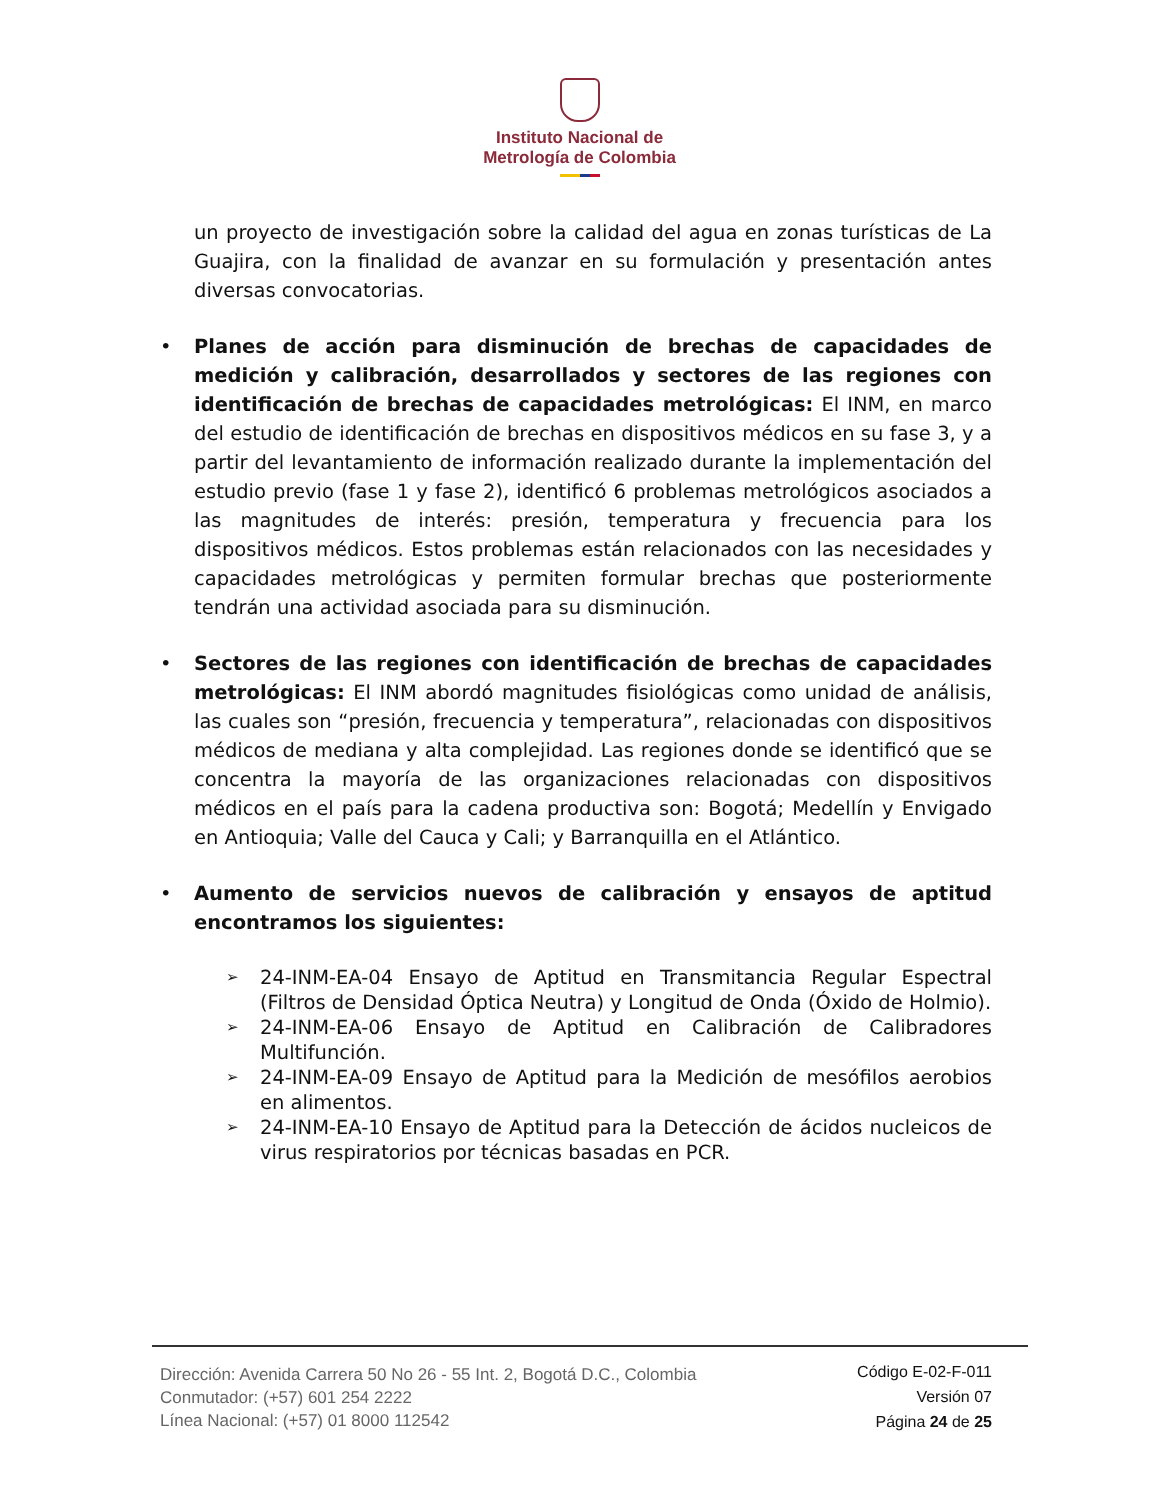Instituto Nacional de
Metrología de Colombia
un proyecto de investigación sobre la calidad del agua en zonas turísticas de La Guajira, con la finalidad de avanzar en su formulación y presentación antes diversas convocatorias.
• Planes de acción para disminución de brechas de capacidades de medición y calibración, desarrollados y sectores de las regiones con identificación de brechas de capacidades metrológicas: El INM, en marco del estudio de identificación de brechas en dispositivos médicos en su fase 3, y a partir del levantamiento de información realizado durante la implementación del estudio previo (fase 1 y fase 2), identificó 6 problemas metrológicos asociados a las magnitudes de interés: presión, temperatura y frecuencia para los dispositivos médicos. Estos problemas están relacionados con las necesidades y capacidades metrológicas y permiten formular brechas que posteriormente tendrán una actividad asociada para su disminución.
• Sectores de las regiones con identificación de brechas de capacidades metrológicas: El INM abordó magnitudes fisiológicas como unidad de análisis, las cuales son “presión, frecuencia y temperatura”, relacionadas con dispositivos médicos de mediana y alta complejidad. Las regiones donde se identificó que se concentra la mayoría de las organizaciones relacionadas con dispositivos médicos en el país para la cadena productiva son: Bogotá; Medellín y Envigado en Antioquia; Valle del Cauca y Cali; y Barranquilla en el Atlántico.
• Aumento de servicios nuevos de calibración y ensayos de aptitud encontramos los siguientes:
➢ 24-INM-EA-04 Ensayo de Aptitud en Transmitancia Regular Espectral (Filtros de Densidad Óptica Neutra) y Longitud de Onda (Óxido de Holmio).
➢ 24-INM-EA-06 Ensayo de Aptitud en Calibración de Calibradores Multifunción.
➢ 24-INM-EA-09 Ensayo de Aptitud para la Medición de mesófilos aerobios en alimentos.
➢ 24-INM-EA-10 Ensayo de Aptitud para la Detección de ácidos nucleicos de virus respiratorios por técnicas basadas en PCR.
Dirección: Avenida Carrera 50 No 26 - 55 Int. 2, Bogotá D.C., Colombia
Conmutador: (+57) 601 254 2222
Línea Nacional: (+57) 01 8000 112542
Código E-02-F-011
Versión 07
Página 24 de 25